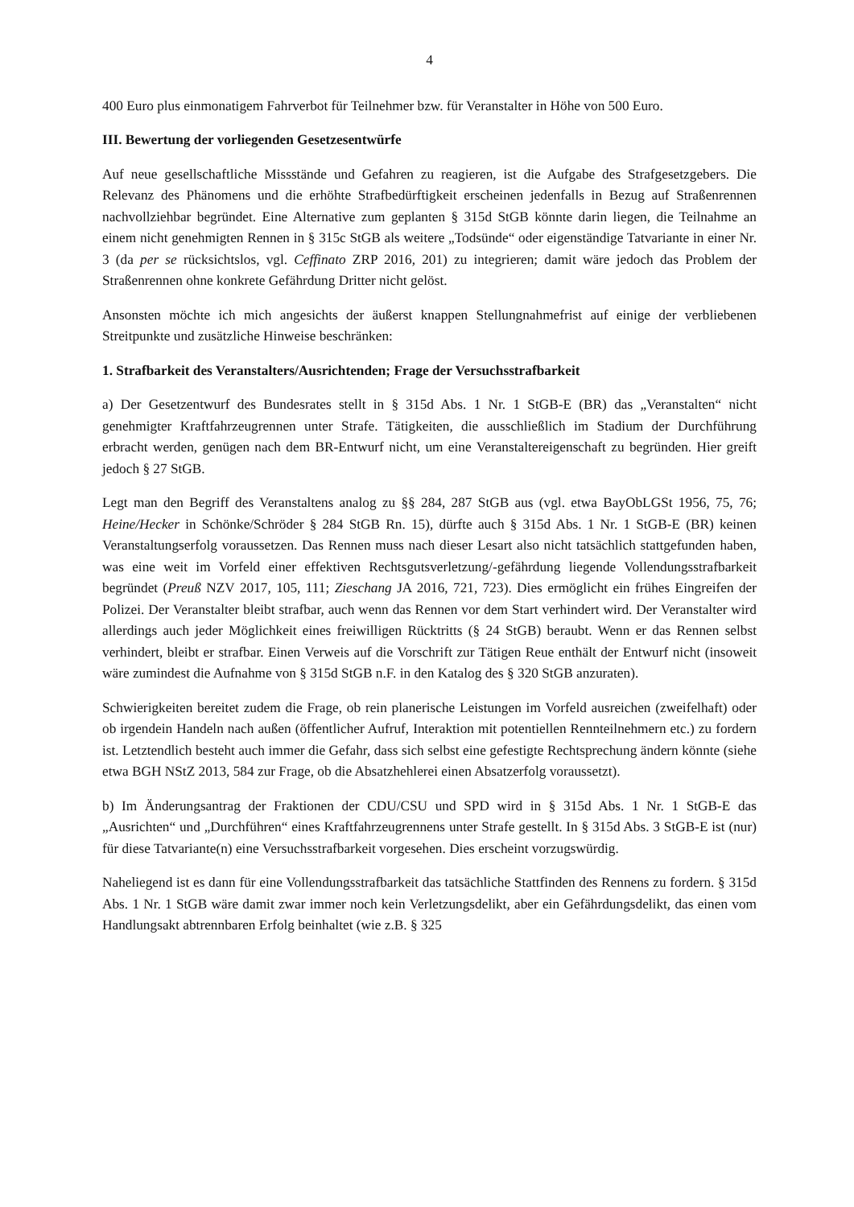4
400 Euro plus einmonatigem Fahrverbot für Teilnehmer bzw. für Veranstalter in Höhe von 500 Euro.
III. Bewertung der vorliegenden Gesetzesentwürfe
Auf neue gesellschaftliche Missstände und Gefahren zu reagieren, ist die Aufgabe des Strafgesetzgebers. Die Relevanz des Phänomens und die erhöhte Strafbedürftigkeit erscheinen jedenfalls in Bezug auf Straßenrennen nachvollziehbar begründet. Eine Alternative zum geplanten § 315d StGB könnte darin liegen, die Teilnahme an einem nicht genehmigten Rennen in § 315c StGB als weitere „Todsünde“ oder eigenständige Tatvariante in einer Nr. 3 (da per se rücksichtslos, vgl. Ceffinato ZRP 2016, 201) zu integrieren; damit wäre jedoch das Problem der Straßenrennen ohne konkrete Gefährdung Dritter nicht gelöst.
Ansonsten möchte ich mich angesichts der äußerst knappen Stellungnahmefrist auf einige der verbliebenen Streitpunkte und zusätzliche Hinweise beschränken:
1. Strafbarkeit des Veranstalters/Ausrichtenden; Frage der Versuchsstrafbarkeit
a) Der Gesetzentwurf des Bundesrates stellt in § 315d Abs. 1 Nr. 1 StGB-E (BR) das „Veranstalten“ nicht genehmigter Kraftfahrzeugrennen unter Strafe. Tätigkeiten, die ausschließlich im Stadium der Durchführung erbracht werden, genügen nach dem BR-Entwurf nicht, um eine Veranstaltereigenschaft zu begründen. Hier greift jedoch § 27 StGB.
Legt man den Begriff des Veranstaltens analog zu §§ 284, 287 StGB aus (vgl. etwa BayObLGSt 1956, 75, 76; Heine/Hecker in Schönke/Schröder § 284 StGB Rn. 15), dürfte auch § 315d Abs. 1 Nr. 1 StGB-E (BR) keinen Veranstaltungserfolg voraussetzen. Das Rennen muss nach dieser Lesart also nicht tatsächlich stattgefunden haben, was eine weit im Vorfeld einer effektiven Rechtsgutsverletzung/-gefährdung liegende Vollendungsstrafbarkeit begründet (Preuß NZV 2017, 105, 111; Zieschang JA 2016, 721, 723). Dies ermöglicht ein frühes Eingreifen der Polizei. Der Veranstalter bleibt strafbar, auch wenn das Rennen vor dem Start verhindert wird. Der Veranstalter wird allerdings auch jeder Möglichkeit eines freiwilligen Rücktritts (§ 24 StGB) beraubt. Wenn er das Rennen selbst verhindert, bleibt er strafbar. Einen Verweis auf die Vorschrift zur Tätigen Reue enthält der Entwurf nicht (insoweit wäre zumindest die Aufnahme von § 315d StGB n.F. in den Katalog des § 320 StGB anzuraten).
Schwierigkeiten bereitet zudem die Frage, ob rein planerische Leistungen im Vorfeld ausreichen (zweifelhaft) oder ob irgendein Handeln nach außen (öffentlicher Aufruf, Interaktion mit potentiellen Rennteilnehmern etc.) zu fordern ist. Letztendlich besteht auch immer die Gefahr, dass sich selbst eine gefestigte Rechtsprechung ändern könnte (siehe etwa BGH NStZ 2013, 584 zur Frage, ob die Absatzhehlerei einen Absatzerfolg voraussetzt).
b) Im Änderungsantrag der Fraktionen der CDU/CSU und SPD wird in § 315d Abs. 1 Nr. 1 StGB-E das „Ausrichten“ und „Durchführen“ eines Kraftfahrzeugrennens unter Strafe gestellt. In § 315d Abs. 3 StGB-E ist (nur) für diese Tatvariante(n) eine Versuchsstrafbarkeit vorgesehen. Dies erscheint vorzugswürdig.
Naheliegend ist es dann für eine Vollendungsstrafbarkeit das tatsächliche Stattfinden des Rennens zu fordern. § 315d Abs. 1 Nr. 1 StGB wäre damit zwar immer noch kein Verletzungsdelikt, aber ein Gefährdungsdelikt, das einen vom Handlungsakt abtrennbaren Erfolg beinhaltet (wie z.B. § 325